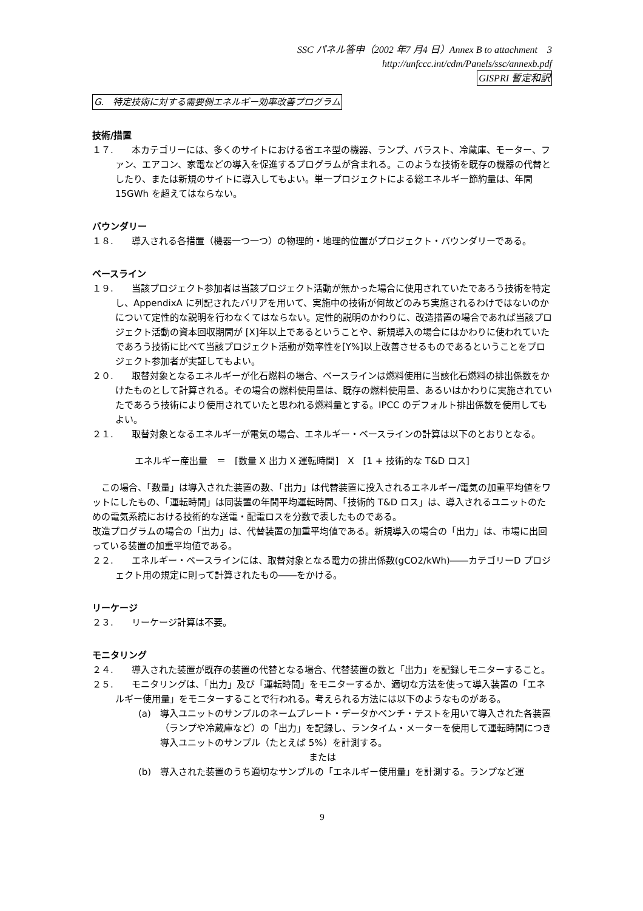SSC パネル答申（2002 年7 月4 日）Annex B to attachment　3
http://unfccc.int/cdm/Panels/ssc/annexb.pdf
GISPRI 暫定和訳
G.　特定技術に対する需要側エネルギー効率改善プログラム
技術/措置
１７.　　本カテゴリーには、多くのサイトにおける省エネ型の機器、ランプ、バラスト、冷蔵庫、モーター、ファン、エアコン、家電などの導入を促進するプログラムが含まれる。このような技術を既存の機器の代替としたり、または新規のサイトに導入してもよい。単一プロジェクトによる総エネルギー節約量は、年間15GWh を超えてはならない。
バウンダリー
１８.　　導入される各措置（機器一つ一つ）の物理的・地理的位置がプロジェクト・バウンダリーである。
ベースライン
１９.　　当該プロジェクト参加者は当該プロジェクト活動が無かった場合に使用されていたであろう技術を特定し、AppendixA に列記されたバリアを用いて、実施中の技術が何故どのみち実施されるわけではないのかについて定性的な説明を行わなくてはならない。定性的説明のかわりに、改造措置の場合であれば当該プロジェクト活動の資本回収期間が [X]年以上であるということや、新規導入の場合にはかわりに使われていたであろう技術に比べて当該プロジェクト活動が効率性を[Y%]以上改善させるものであるということをプロジェクト参加者が実証してもよい。
２０.　　取替対象となるエネルギーが化石燃料の場合、ベースラインは燃料使用に当該化石燃料の排出係数をかけたものとして計算される。その場合の燃料使用量は、既存の燃料使用量、あるいはかわりに実施されていたであろう技術により使用されていたと思われる燃料量とする。IPCC のデフォルト排出係数を使用してもよい。
２１.　　取替対象となるエネルギーが電気の場合、エネルギー・ベースラインの計算は以下のとおりとなる。
エネルギー産出量　＝　[数量 X 出力 X 運転時間]　X　[1 + 技術的な T&D ロス]
　この場合、「数量」は導入された装置の数、「出力」は代替装置に投入されるエネルギー/電気の加重平均値をワットにしたもの、「運転時間」は同装置の年間平均運転時間、「技術的 T&D ロス」は、導入されるユニットのための電気系統における技術的な送電・配電ロスを分数で表したものである。
改造プログラムの場合の「出力」は、代替装置の加重平均値である。新規導入の場合の「出力」は、市場に出回っている装置の加重平均値である。
２２.　　エネルギー・ベースラインには、取替対象となる電力の排出係数(gCO2/kWh)――カテゴリーD プロジェクト用の規定に則って計算されたもの――をかける。
リーケージ
２３.　　リーケージ計算は不要。
モニタリング
２４.　　導入された装置が既存の装置の代替となる場合、代替装置の数と「出力」を記録しモニターすること。
２５.　　モニタリングは、「出力」及び「運転時間」をモニターするか、適切な方法を使って導入装置の「エネルギー使用量」をモニターすることで行われる。考えられる方法には以下のようなものがある。
(a)　導入ユニットのサンプルのネームプレート・データかベンチ・テストを用いて導入された各装置（ランプや冷蔵庫など）の「出力」を記録し、ランタイム・メーターを使用して運転時間につき導入ユニットのサンプル（たとえば 5%）を計測する。
または
(b)　導入された装置のうち適切なサンプルの「エネルギー使用量」を計測する。ランプなど運
9